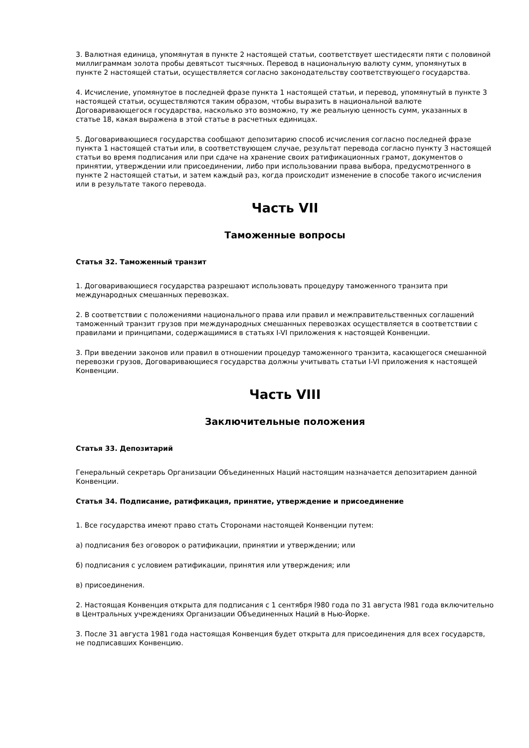3. Валютная единица, упомянутая в пункте 2 настоящей статьи, соответствует шестидесяти пяти с половиной миллиграммам золота пробы девятьсот тысячных. Перевод в национальную валюту сумм, упомянутых в пункте 2 настоящей статьи, осуществляется согласно законодательству соответствующего государства.
4. Исчисление, упомянутое в последней фразе пункта 1 настоящей статьи, и перевод, упомянутый в пункте 3 настоящей статьи, осуществляются таким образом, чтобы выразить в национальной валюте Договаривающегося государства, насколько это возможно, ту же реальную ценность сумм, указанных в статье 18, какая выражена в этой статье в расчетных единицах.
5. Договаривающиеся государства сообщают депозитарию способ исчисления согласно последней фразе пункта 1 настоящей статьи или, в соответствующем случае, результат перевода согласно пункту 3 настоящей статьи во время подписания или при сдаче на хранение своих ратификационных грамот, документов о принятии, утверждении или присоединении, либо при использовании права выбора, предусмотренного в пункте 2 настоящей статьи, и затем каждый раз, когда происходит изменение в способе такого исчисления или в результате такого перевода.
Часть VII
Таможенные вопросы
Статья 32. Таможенный транзит
1. Договаривающиеся государства разрешают использовать процедуру таможенного транзита при международных смешанных перевозках.
2. В соответствии с положениями национального права или правил и межправительственных соглашений таможенный транзит грузов при международных смешанных перевозках осуществляется в соответствии с правилами и принципами, содержащимися в статьях I-VI приложения к настоящей Конвенции.
3. При введении законов или правил в отношении процедур таможенного транзита, касающегося смешанной перевозки грузов, Договаривающиеся государства должны учитывать статьи I-VI приложения к настоящей Конвенции.
Часть VIII
Заключительные положения
Статья 33. Депозитарий
Генеральный секретарь Организации Объединенных Наций настоящим назначается депозитарием данной Конвенции.
Статья 34. Подписание, ратификация, принятие, утверждение и присоединение
1. Все государства имеют право стать Сторонами настоящей Конвенции путем:
а) подписания без оговорок о ратификации, принятии и утверждении; или
б) подписания с условием ратификации, принятия или утверждения; или
в) присоединения.
2. Настоящая Конвенция открыта для подписания с 1 сентября l980 года по 31 августа l981 года включительно в Центральных учреждениях Организации Объединенных Наций в Нью-Йорке.
3. После 31 августа 1981 года настоящая Конвенция будет открыта для присоединения для всех государств, не подписавших Конвенцию.